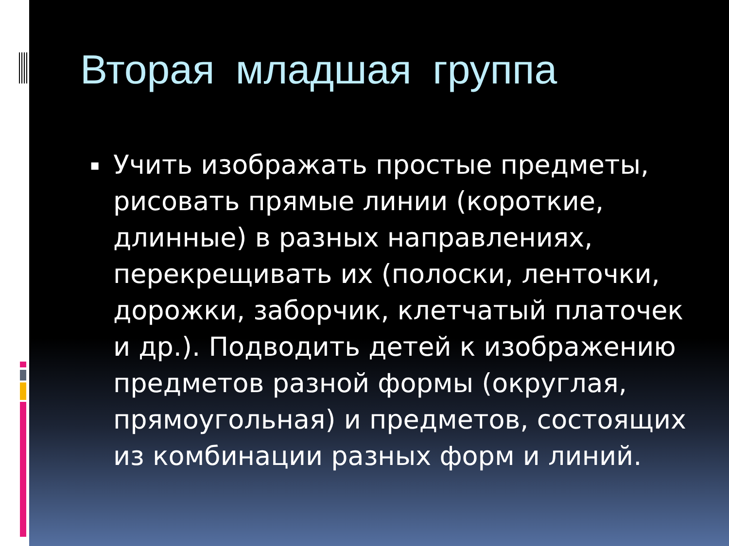Вторая младшая группа
▪
Учить изображать простые предметы, рисовать прямые линии (короткие, длинные) в разных направлениях, перекрещивать их (полоски, ленточки, дорожки, заборчик, клетчатый платочек и др.). Подводить детей к изображению предметов разной формы (округлая, прямоугольная) и предметов, состоящих из комбинации разных форм и линий.